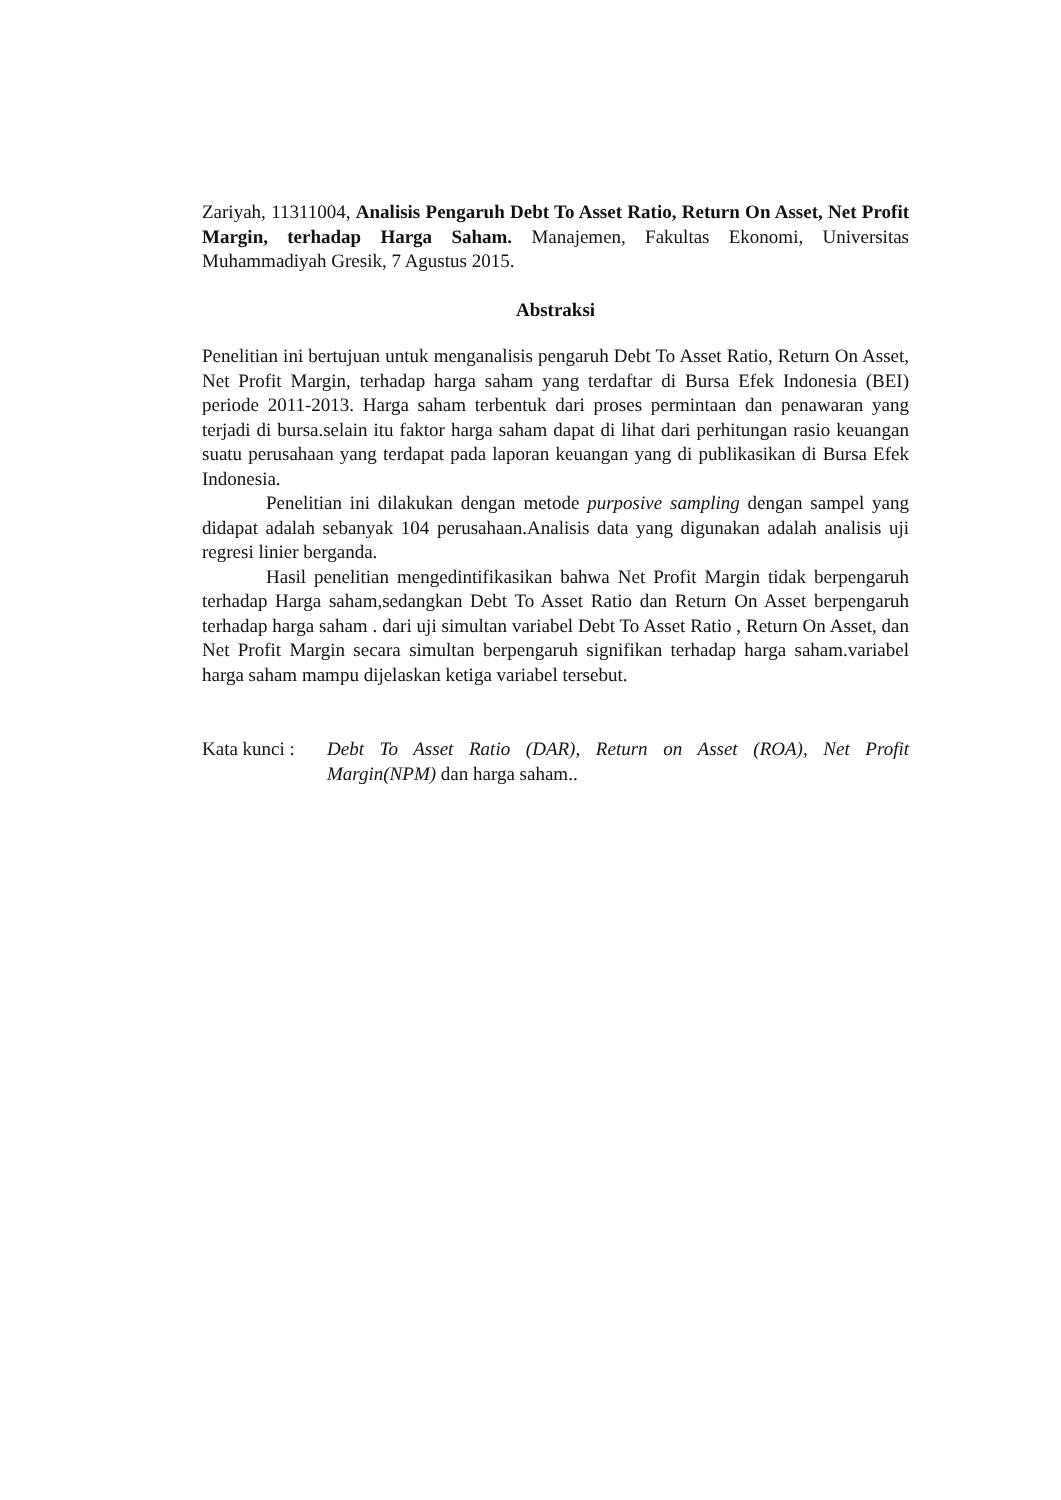Zariyah, 11311004, Analisis Pengaruh Debt To Asset Ratio, Return On Asset, Net Profit Margin, terhadap Harga Saham. Manajemen, Fakultas Ekonomi, Universitas Muhammadiyah Gresik, 7 Agustus 2015.
Abstraksi
Penelitian ini bertujuan untuk menganalisis pengaruh Debt To Asset Ratio, Return On Asset, Net Profit Margin, terhadap harga saham yang terdaftar di Bursa Efek Indonesia (BEI) periode 2011-2013. Harga saham terbentuk dari proses permintaan dan penawaran yang terjadi di bursa.selain itu faktor harga saham dapat di lihat dari perhitungan rasio keuangan suatu perusahaan yang terdapat pada laporan keuangan yang di publikasikan di Bursa Efek Indonesia.
Penelitian ini dilakukan dengan metode purposive sampling dengan sampel yang didapat adalah sebanyak 104 perusahaan.Analisis data yang digunakan adalah analisis uji regresi linier berganda.
Hasil penelitian mengedintifikasikan bahwa Net Profit Margin tidak berpengaruh terhadap Harga saham,sedangkan Debt To Asset Ratio dan Return On Asset berpengaruh terhadap harga saham . dari uji simultan variabel Debt To Asset Ratio , Return On Asset, dan Net Profit Margin secara simultan berpengaruh signifikan terhadap harga saham.variabel harga saham mampu dijelaskan ketiga variabel tersebut.
Kata kunci : Debt To Asset Ratio (DAR), Return on Asset (ROA), Net Profit Margin(NPM) dan harga saham..